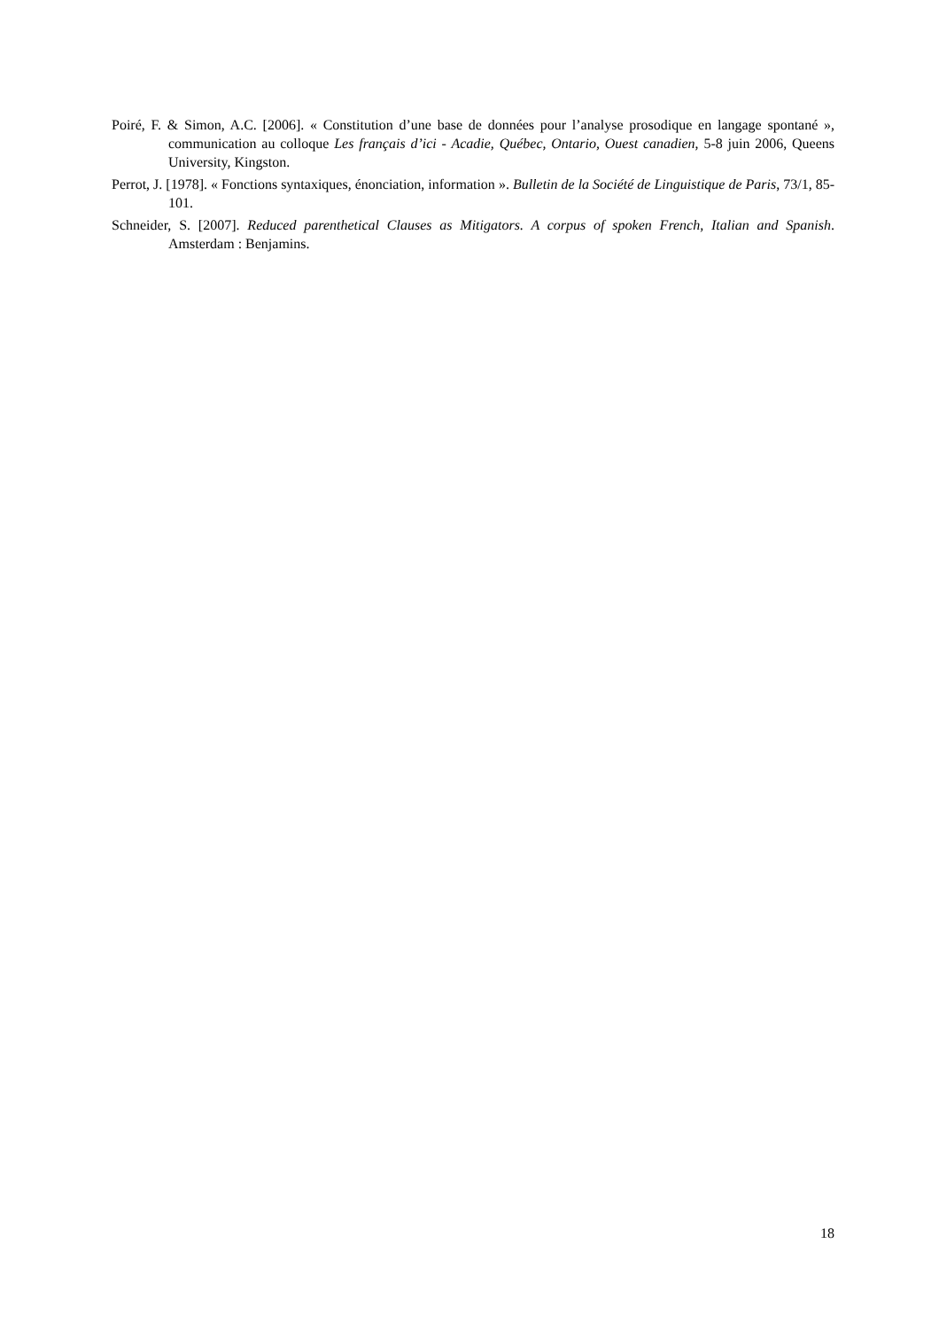Poiré, F. & Simon, A.C. [2006]. « Constitution d’une base de données pour l’analyse prosodique en langage spontané », communication au colloque Les français d’ici - Acadie, Québec, Ontario, Ouest canadien, 5-8 juin 2006, Queens University, Kingston.
Perrot, J. [1978]. « Fonctions syntaxiques, énonciation, information ». Bulletin de la Société de Linguistique de Paris, 73/1, 85-101.
Schneider, S. [2007]. Reduced parenthetical Clauses as Mitigators. A corpus of spoken French, Italian and Spanish. Amsterdam : Benjamins.
18